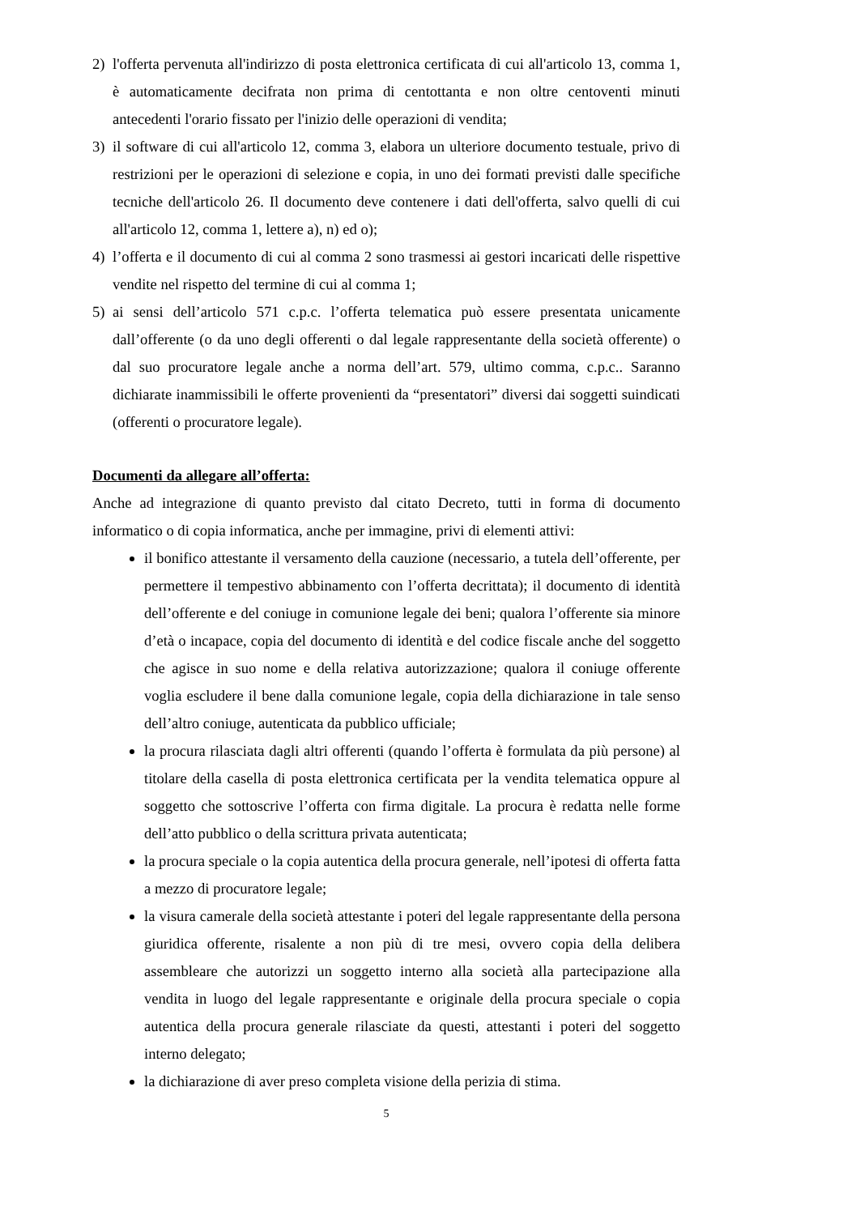2) l'offerta pervenuta all'indirizzo di posta elettronica certificata di cui all'articolo 13, comma 1, è automaticamente decifrata non prima di centottanta e non oltre centoventi minuti antecedenti l'orario fissato per l'inizio delle operazioni di vendita;
3) il software di cui all'articolo 12, comma 3, elabora un ulteriore documento testuale, privo di restrizioni per le operazioni di selezione e copia, in uno dei formati previsti dalle specifiche tecniche dell'articolo 26. Il documento deve contenere i dati dell'offerta, salvo quelli di cui all'articolo 12, comma 1, lettere a), n) ed o);
4) l’offerta e il documento di cui al comma 2 sono trasmessi ai gestori incaricati delle rispettive vendite nel rispetto del termine di cui al comma 1;
5) ai sensi dell’articolo 571 c.p.c. l’offerta telematica può essere presentata unicamente dall’offerente (o da uno degli offerenti o dal legale rappresentante della società offerente) o dal suo procuratore legale anche a norma dell’art. 579, ultimo comma, c.p.c.. Saranno dichiarate inammissibili le offerte provenienti da “presentatori” diversi dai soggetti suindicati (offerenti o procuratore legale).
Documenti da allegare all’offerta:
Anche ad integrazione di quanto previsto dal citato Decreto, tutti in forma di documento informatico o di copia informatica, anche per immagine, privi di elementi attivi:
il bonifico attestante il versamento della cauzione (necessario, a tutela dell’offerente, per permettere il tempestivo abbinamento con l’offerta decrittata); il documento di identità dell’offerente e del coniuge in comunione legale dei beni; qualora l’offerente sia minore d’età o incapace, copia del documento di identità e del codice fiscale anche del soggetto che agisce in suo nome e della relativa autorizzazione; qualora il coniuge offerente voglia escludere il bene dalla comunione legale, copia della dichiarazione in tale senso dell’altro coniuge, autenticata da pubblico ufficiale;
la procura rilasciata dagli altri offerenti (quando l’offerta è formulata da più persone) al titolare della casella di posta elettronica certificata per la vendita telematica oppure al soggetto che sottoscrive l’offerta con firma digitale. La procura è redatta nelle forme dell’atto pubblico o della scrittura privata autenticata;
la procura speciale o la copia autentica della procura generale, nell’ipotesi di offerta fatta a mezzo di procuratore legale;
la visura camerale della società attestante i poteri del legale rappresentante della persona giuridica offerente, risalente a non più di tre mesi, ovvero copia della delibera assembleare che autorizzi un soggetto interno alla società alla partecipazione alla vendita in luogo del legale rappresentante e originale della procura speciale o copia autentica della procura generale rilasciate da questi, attestanti i poteri del soggetto interno delegato;
la dichiarazione di aver preso completa visione della perizia di stima.
5